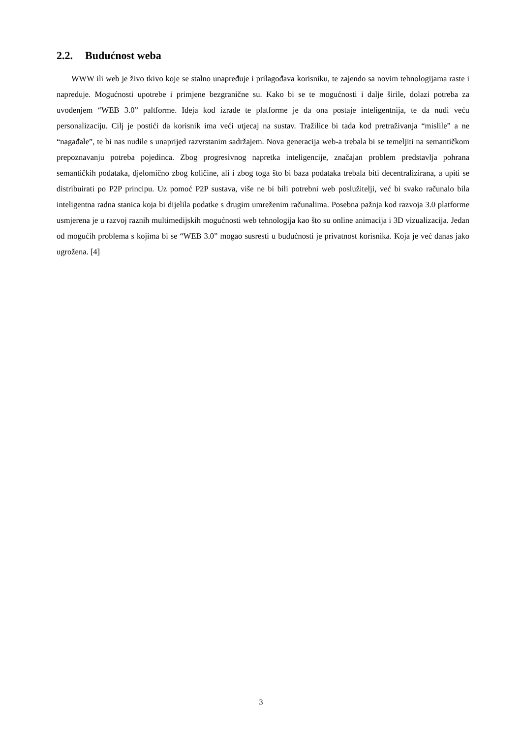2.2. Budućnost weba
WWW ili web je živo tkivo koje se stalno unapređuje i prilagođava korisniku, te zajendo sa novim tehnologijama raste i napreduje. Mogućnosti upotrebe i primjene bezgranične su. Kako bi se te mogućnosti i dalje širile, dolazi potreba za uvođenjem “WEB 3.0” paltforme. Ideja kod izrade te platforme je da ona postaje inteligentnija, te da nudi veću personalizaciju. Cilj je postići da korisnik ima veći utjecaj na sustav. Tražilice bi tada kod pretraživanja “mislile” a ne “nagađale”, te bi nas nudile s unaprijed razvrstanim sadržajem. Nova generacija web-a trebala bi se temeljiti na semantičkom prepoznavanju potreba pojedinca. Zbog progresivnog napretka inteligencije, značajan problem predstavlja pohrana semantičkih podataka, djelomično zbog količine, ali i zbog toga što bi baza podataka trebala biti decentralizirana, a upiti se distribuirati po P2P principu. Uz pomoć P2P sustava, više ne bi bili potrebni web poslužitelji, već bi svako računalo bila inteligentna radna stanica koja bi dijelila podatke s drugim umreženim računalima. Posebna pažnja kod razvoja 3.0 platforme usmjerena je u razvoj raznih multimedijskih mogućnosti web tehnologija kao što su online animacija i 3D vizualizacija. Jedan od mogućih problema s kojima bi se “WEB 3.0” mogao susresti u budućnosti je privatnost korisnika. Koja je već danas jako ugrožena. [4]
3